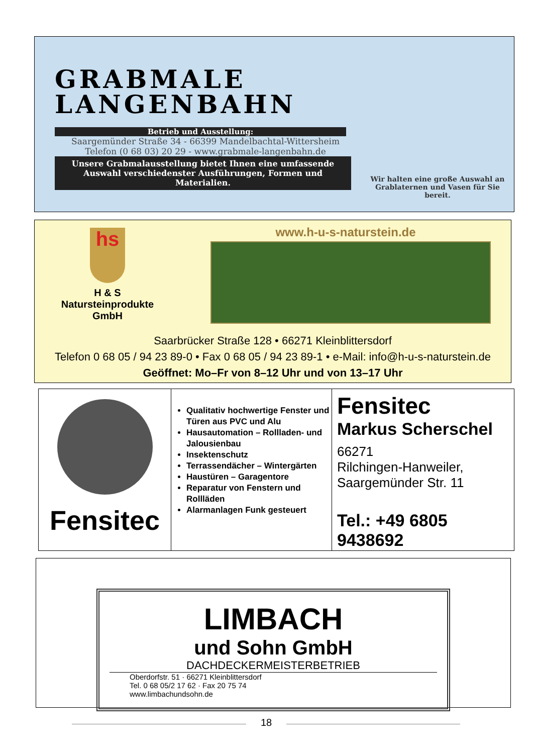GRABMALE
LANGENBAHN
Betrieb und Ausstellung:
Saargemünder Straße 34 - 66399 Mandelbachtal-Wittersheim
Telefon (0 68 03) 20 29 - www.grabmale-langenbahn.de
Unsere Grabmalausstellung bietet Ihnen eine umfassende Auswahl verschiedenster Ausführungen, Formen und Materialien.
Wir halten eine große Auswahl an Grablaternen und Vasen für Sie bereit.
hs
H & S
Natursteinprodukte
GmbH
www.h-u-s-naturstein.de
Saarbrücker Straße 128 • 66271 Kleinblittersdorf
Telefon 0 68 05 / 94 23 89-0 • Fax 0 68 05 / 94 23 89-1 • e-Mail: info@h-u-s-naturstein.de
Geöffnet: Mo–Fr von 8–12 Uhr und von 13–17 Uhr
Fensitec
Qualitativ hochwertige Fenster und Türen aus PVC und Alu
Hausautomation – Rollladen- und Jalousienbau
Insektenschutz
Terrassendächer – Wintergärten
Haustüren – Garagentore
Reparatur von Fenstern und Rollläden
Alarmanlagen Funk gesteuert
Fensitec
Markus Scherschel
66271
Rilchingen-Hanweiler,
Saargemünder Str. 11
Tel.: +49 6805 9438692
LIMBACH
und Sohn GmbH
DACHDECKERMEISTERBETRIEB
Oberdorfstr. 51 · 66271 Kleinblittersdorf
Tel. 0 68 05/2 17 62 · Fax 20 75 74
www.limbachundsohn.de
18